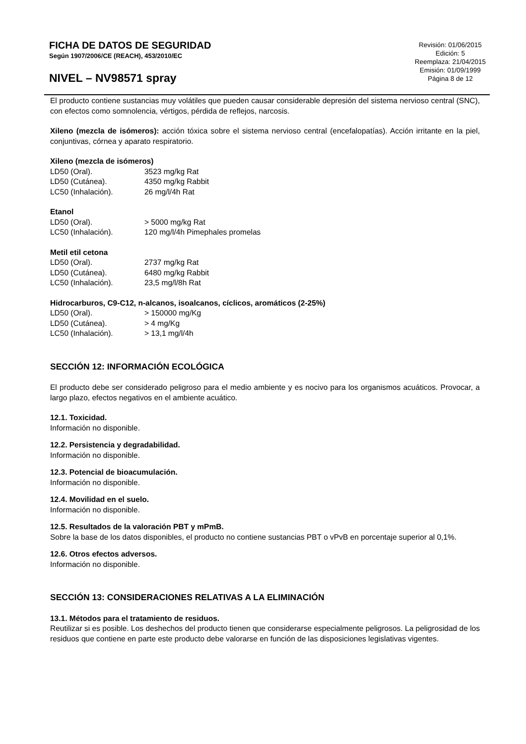FICHA DE DATOS DE SEGURIDAD
Según 1907/2006/CE (REACH), 453/2010/EC
NIVEL – NV98571 spray
Revisión: 01/06/2015
Edición: 5
Reemplaza: 21/04/2015
Emisión: 01/09/1999
Página 8 de 12
El producto contiene sustancias muy volátiles que pueden causar considerable depresión del sistema nervioso central (SNC), con efectos como somnolencia, vértigos, pérdida de reflejos, narcosis.
Xileno (mezcla de isómeros): acción tóxica sobre el sistema nervioso central (encefalopatías). Acción irritante en la piel, conjuntivas, córnea y aparato respiratorio.
Xileno (mezcla de isómeros)
| LD50 (Oral). | 3523 mg/kg Rat |
| LD50 (Cutánea). | 4350 mg/kg Rabbit |
| LC50 (Inhalación). | 26 mg/l/4h Rat |
Etanol
| LD50 (Oral). | > 5000 mg/kg Rat |
| LC50 (Inhalación). | 120 mg/l/4h Pimephales promelas |
Metil etil cetona
| LD50 (Oral). | 2737 mg/kg Rat |
| LD50 (Cutánea). | 6480 mg/kg Rabbit |
| LC50 (Inhalación). | 23,5 mg/l/8h Rat |
Hidrocarburos, C9-C12, n-alcanos, isoalcanos, cíclicos, aromáticos (2-25%)
| LD50 (Oral). | > 150000 mg/Kg |
| LD50 (Cutánea). | > 4 mg/Kg |
| LC50 (Inhalación). | > 13,1 mg/l/4h |
SECCIÓN 12: INFORMACIÓN ECOLÓGICA
El producto debe ser considerado peligroso para el medio ambiente y es nocivo para los organismos acuáticos. Provocar, a largo plazo, efectos negativos en el ambiente acuático.
12.1. Toxicidad.
Información no disponible.
12.2. Persistencia y degradabilidad.
Información no disponible.
12.3. Potencial de bioacumulación.
Información no disponible.
12.4. Movilidad en el suelo.
Información no disponible.
12.5. Resultados de la valoración PBT y mPmB.
Sobre la base de los datos disponibles, el producto no contiene sustancias PBT o vPvB en porcentaje superior al 0,1%.
12.6. Otros efectos adversos.
Información no disponible.
SECCIÓN 13: CONSIDERACIONES RELATIVAS A LA ELIMINACIÓN
13.1. Métodos para el tratamiento de residuos.
Reutilizar si es posible. Los deshechos del producto tienen que considerarse especialmente peligrosos. La peligrosidad de los residuos que contiene en parte este producto debe valorarse en función de las disposiciones legislativas vigentes.